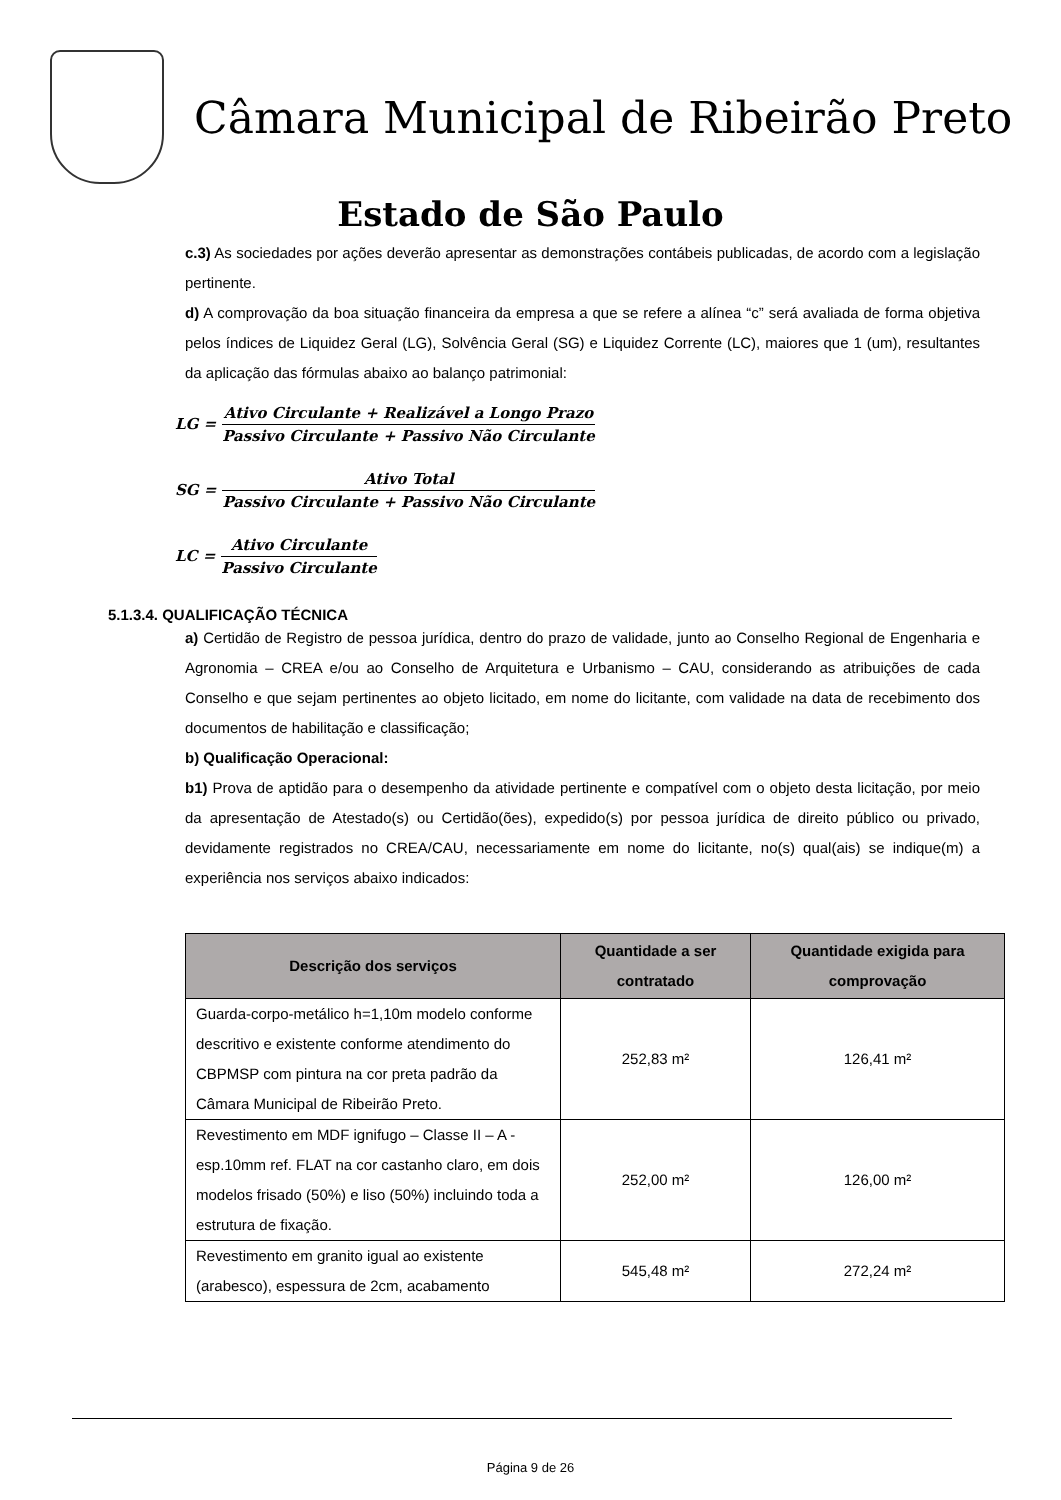Câmara Municipal de Ribeirão Preto
Estado de São Paulo
c.3) As sociedades por ações deverão apresentar as demonstrações contábeis publicadas, de acordo com a legislação pertinente.
d) A comprovação da boa situação financeira da empresa a que se refere a alínea “c” será avaliada de forma objetiva pelos índices de Liquidez Geral (LG), Solvência Geral (SG) e Liquidez Corrente (LC), maiores que 1 (um), resultantes da aplicação das fórmulas abaixo ao balanço patrimonial:
LG =
Ativo Circulante + Realizável a Longo Prazo Passivo Circulante + Passivo Não Circulante
SG =
Ativo Total Passivo Circulante + Passivo Não Circulante
LC =
Ativo Circulante Passivo Circulante
5.1.3.4. QUALIFICAÇÃO TÉCNICA
a) Certidão de Registro de pessoa jurídica, dentro do prazo de validade, junto ao Conselho Regional de Engenharia e Agronomia – CREA e/ou ao Conselho de Arquitetura e Urbanismo – CAU, considerando as atribuições de cada Conselho e que sejam pertinentes ao objeto licitado, em nome do licitante, com validade na data de recebimento dos documentos de habilitação e classificação;
b) Qualificação Operacional:
b1) Prova de aptidão para o desempenho da atividade pertinente e compatível com o objeto desta licitação, por meio da apresentação de Atestado(s) ou Certidão(ões), expedido(s) por pessoa jurídica de direito público ou privado, devidamente registrados no CREA/CAU, necessariamente em nome do licitante, no(s) qual(ais) se indique(m) a experiência nos serviços abaixo indicados:
| Descrição dos serviços | Quantidade a ser contratado | Quantidade exigida para comprovação |
| --- | --- | --- |
| Guarda-corpo-metálico h=1,10m modelo conforme descritivo e existente conforme atendimento do CBPMSP com pintura na cor preta padrão da Câmara Municipal de Ribeirão Preto. | 252,83 m² | 126,41 m² |
| Revestimento em MDF ignifugo – Classe II – A - esp.10mm ref. FLAT na cor castanho claro, em dois modelos frisado (50%) e liso (50%) incluindo toda a estrutura de fixação. | 252,00 m² | 126,00 m² |
| Revestimento em granito igual ao existente (arabesco), espessura de 2cm, acabamento | 545,48 m² | 272,24 m² |
Página 9 de 26